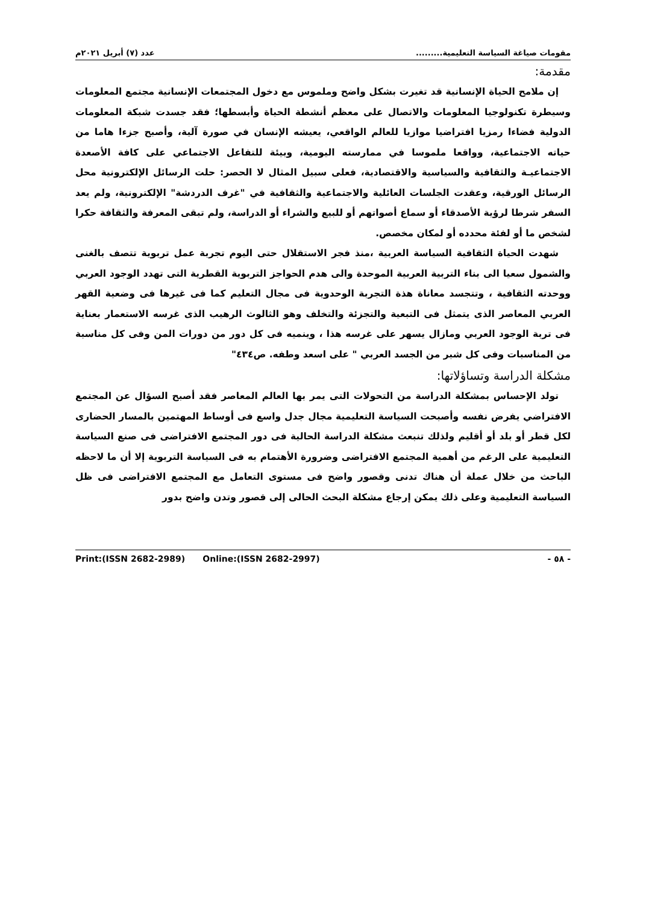مقومات صياغة السياسة التعليمية......... عدد (٧) أبريل ٢٠٢١م
مقدمة:
إن ملامح الحياة الإنسانية قد تغيرت بشكل واضح وملموس مع دخول المجتمعات الإنسانية مجتمع المعلومات وسيطرة تكنولوجيا المعلومات والاتصال على معظم أنشطة الحياة وأبسطها؛ فقد جسدت شبكة المعلومات الدولية فضاءا رمزيا افتراضيا موازيا للعالم الواقعي، يعيشه الإنسان في صورة آلية، وأصبح جزءا هاما من حياته الاجتماعية، وواقعا ملموسا في ممارسته اليومية، وبيئة للتفاعل الاجتماعي على كافة الأصعدة الاجتماعيـة والثقافية والسياسية والاقتصادية، فعلى سبيل المثال لا الحصر: حلت الرسائل الإلكترونية محل الرسائل الورقية، وعقدت الجلسات العائلية والاجتماعية والثقافية في "غرف الدردشة" الإلكترونية، ولم يعد السفر شرطا لرؤية الأصدقاء أو سماع أصواتهم أو للبيع والشراء أو الدراسة، ولم تبقى المعرفة والثقافة حكرا لشخص ما أو لفئة محدده أو لمكان مخصص.
شهدت الحياة الثقافية السياسة العربية ،منذ فجر الاستقلال حتى اليوم تجربة عمل تربوية تتصف بالغنى والشمول سعيا الى بناء التربية العربية الموحدة والى هدم الحواجز التربوية القطرية التى تهدد الوجود العربي ووحدته الثقافية ، وتتجسد معاناة هذة التجربة الوحدوية فى مجال التعليم كما فى غيرها فى وضعية القهر العربي المعاصر الذى يتمثل فى التبعية والتجزئة والتخلف وهو الثالوث الرهيب الذى غرسه الاستعمار بعناية فى تربة الوجود العربي ومازال يسهر على غرسه هذا ، وينميه فى كل دور من دورات المن وفى كل مناسبة من المناسبات وفى كل شبر من الجسد العربي " على اسعد وطفه. ص٤٣٤"
مشكلة الدراسة وتساؤلاتها:
تولد الإحساس بمشكلة الدراسة من التحولات التى يمر بها العالم المعاصر فقد أصبح السؤال عن المجتمع الافتراضي يفرض نفسه وأصبحت السياسة التعليمية مجال جدل واسع فى أوساط المهتمين بالمسار الحضارى لكل قطر أو بلد أو أقليم ولذلك تنبعث مشكلة الدراسة الحالية فى دور المجتمع الافتراضى فى صنع السياسة التعليمية على الرغم من أهمية المجتمع الافتراضى وضرورة الأهتمام به فى السياسة التربوية إلا أن ما لاحظه الباحث من خلال عملة أن هناك تدنى وقصور واضح فى مستوى التعامل مع المجتمع الافتراضى فى ظل السياسة التعليمية وعلى ذلك يمكن إرجاع مشكلة البحث الحالى إلى قصور وتدن واضح بدور
- ٥٨ - Print:(ISSN 2682-2989) Online:(ISSN 2682-2997)